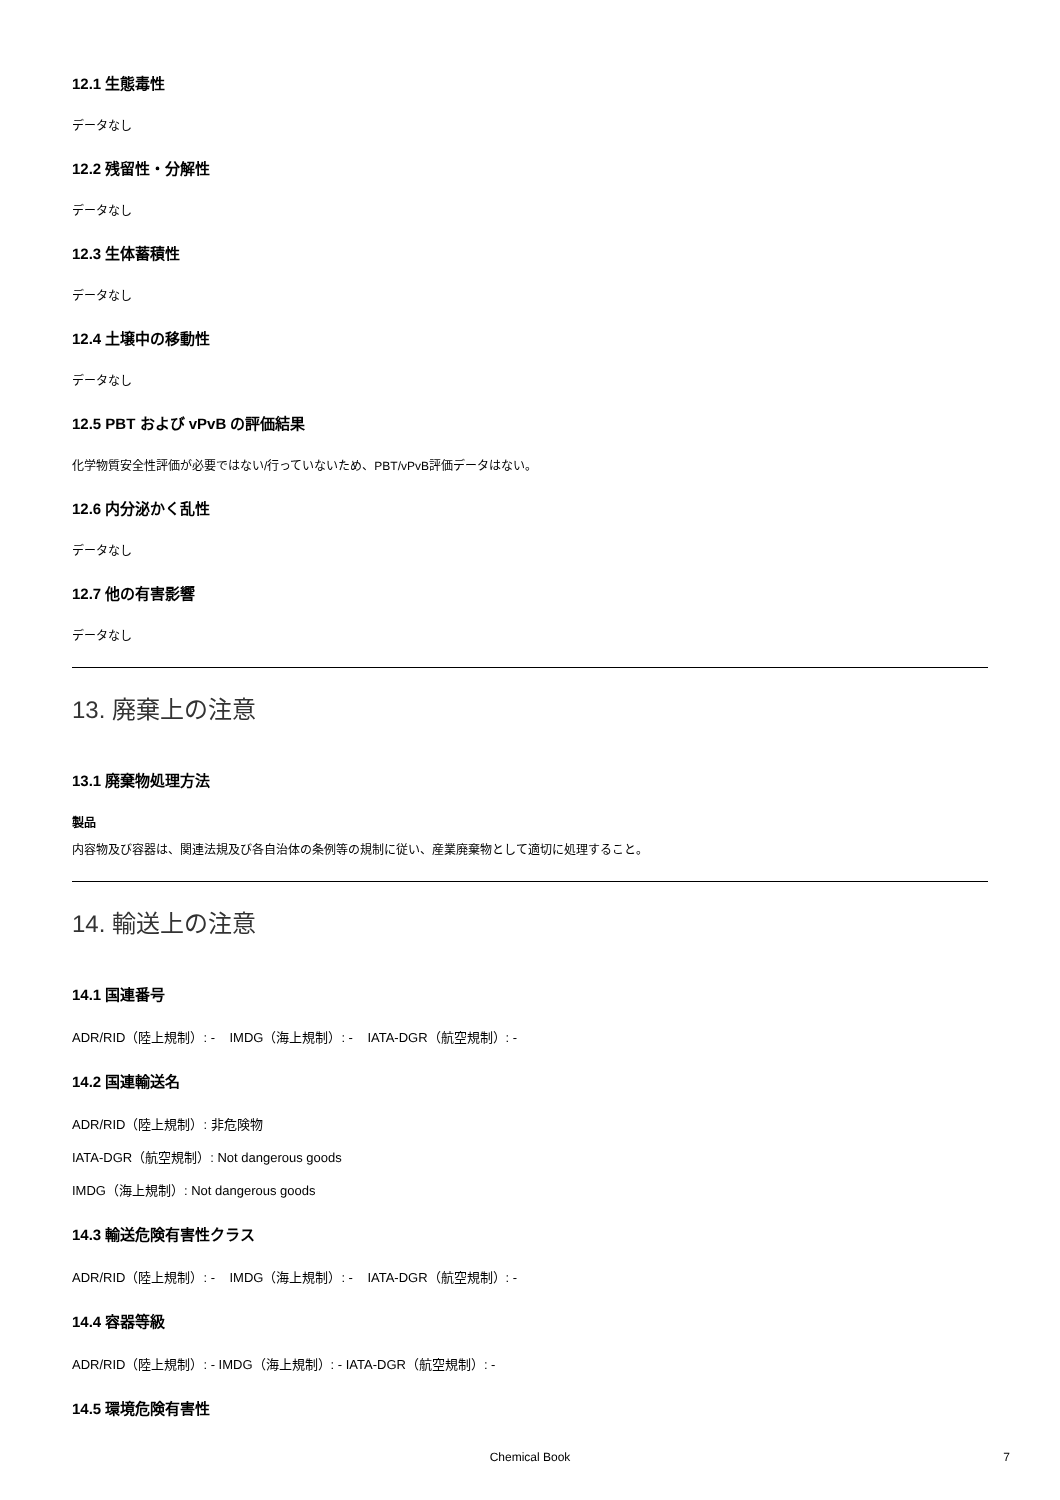12.1 生態毒性
データなし
12.2 残留性・分解性
データなし
12.3 生体蓄積性
データなし
12.4 土壌中の移動性
データなし
12.5 PBT および vPvB の評価結果
化学物質安全性評価が必要ではない/行っていないため、PBT/vPvB評価データはない。
12.6 内分泌かく乱性
データなし
12.7 他の有害影響
データなし
13. 廃棄上の注意
13.1 廃棄物処理方法
製品
内容物及び容器は、関連法規及び各自治体の条例等の規制に従い、産業廃棄物として適切に処理すること。
14. 輸送上の注意
14.1 国連番号
ADR/RID（陸上規制）: - IMDG（海上規制）: - IATA-DGR（航空規制）: -
14.2 国連輸送名
ADR/RID（陸上規制）: 非危険物
IATA-DGR（航空規制）: Not dangerous goods
IMDG（海上規制）: Not dangerous goods
14.3 輸送危険有害性クラス
ADR/RID（陸上規制）: - IMDG（海上規制）: - IATA-DGR（航空規制）: -
14.4 容器等級
ADR/RID（陸上規制）: - IMDG（海上規制）: - IATA-DGR（航空規制）: -
14.5 環境危険有害性
Chemical Book 7